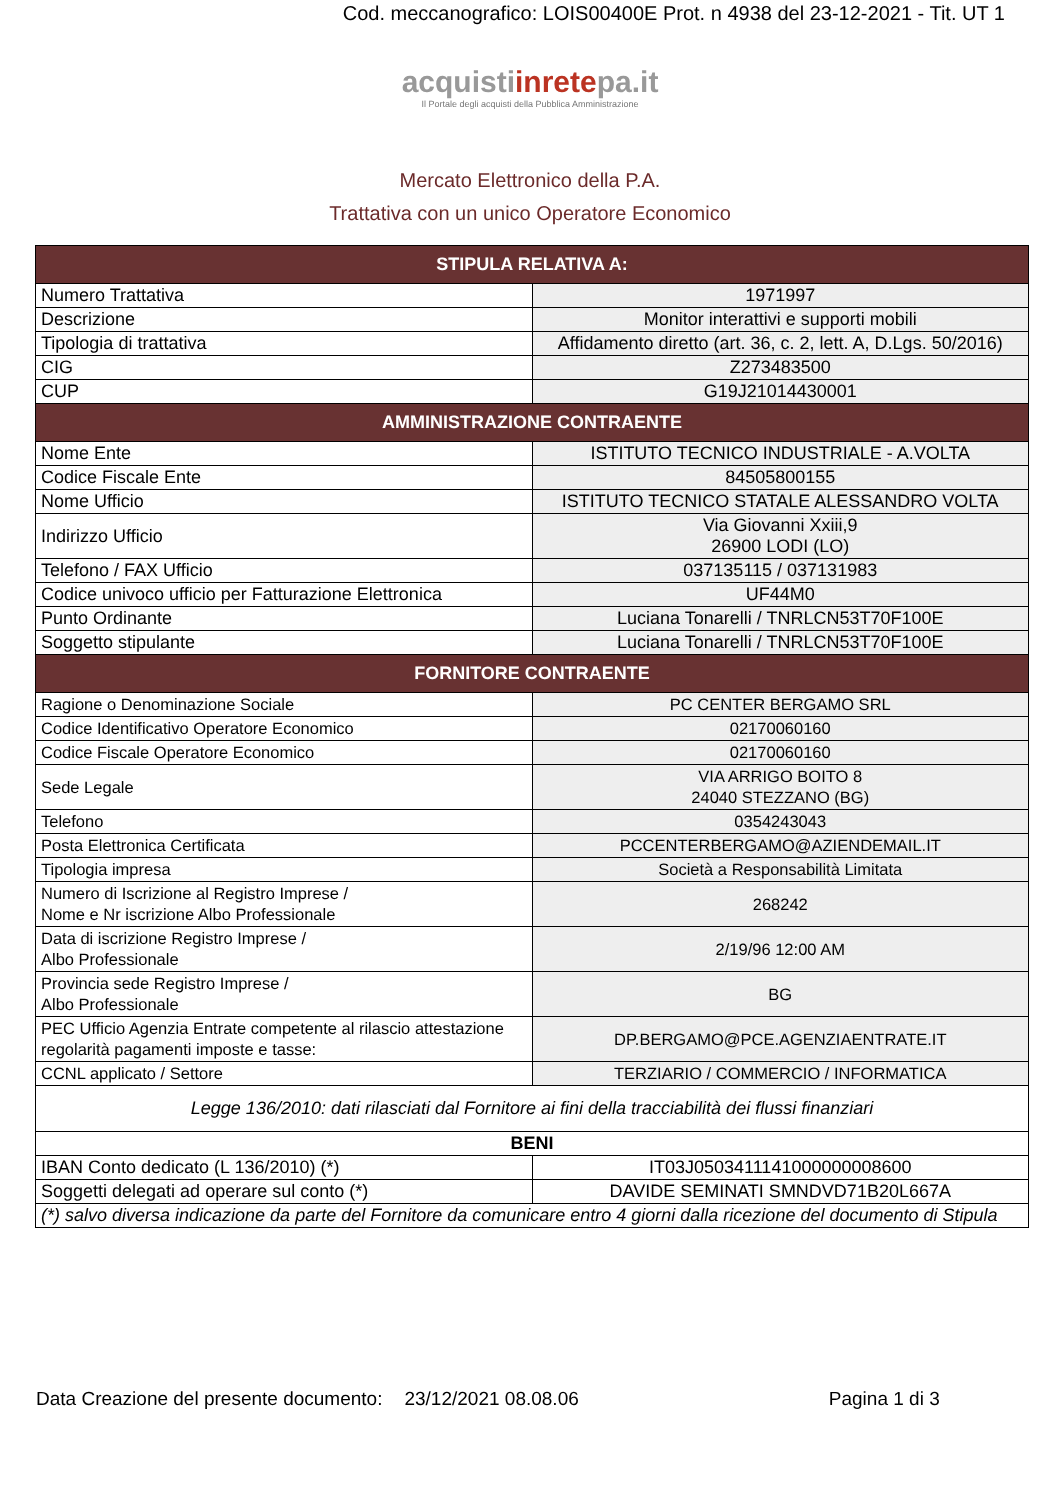Cod. meccanografico: LOIS00400E Prot. n 4938 del 23-12-2021 - Tit. UT 1
acquistiinretepa.it
Il Portale degli acquisti della Pubblica Amministrazione
Mercato Elettronico della P.A.
Trattativa con un unico Operatore Economico
| STIPULA RELATIVA A: | |
| --- | --- |
| Numero Trattativa | 1971997 |
| Descrizione | Monitor interattivi e supporti mobili |
| Tipologia di trattativa | Affidamento diretto (art. 36, c. 2, lett. A, D.Lgs. 50/2016) |
| CIG | Z273483500 |
| CUP | G19J21014430001 |
| AMMINISTRAZIONE CONTRAENTE | |
| Nome Ente | ISTITUTO TECNICO INDUSTRIALE - A.VOLTA |
| Codice Fiscale Ente | 84505800155 |
| Nome Ufficio | ISTITUTO TECNICO STATALE ALESSANDRO VOLTA |
| Indirizzo Ufficio | Via Giovanni Xxiii,9 26900 LODI (LO) |
| Telefono / FAX Ufficio | 037135115 / 037131983 |
| Codice univoco ufficio per Fatturazione Elettronica | UF44M0 |
| Punto Ordinante | Luciana Tonarelli / TNRLCN53T70F100E |
| Soggetto stipulante | Luciana Tonarelli / TNRLCN53T70F100E |
| FORNITORE CONTRAENTE | |
| Ragione o Denominazione Sociale | PC CENTER BERGAMO SRL |
| Codice Identificativo Operatore Economico | 02170060160 |
| Codice Fiscale Operatore Economico | 02170060160 |
| Sede Legale | VIA ARRIGO BOITO 8 24040 STEZZANO (BG) |
| Telefono | 0354243043 |
| Posta Elettronica Certificata | PCCENTERBERGAMO@AZIENDEMAIL.IT |
| Tipologia impresa | Società a Responsabilità Limitata |
| Numero di Iscrizione al Registro Imprese / Nome e Nr iscrizione Albo Professionale | 268242 |
| Data di iscrizione Registro Imprese / Albo Professionale | 2/19/96 12:00 AM |
| Provincia sede Registro Imprese / Albo Professionale | BG |
| PEC Ufficio Agenzia Entrate competente al rilascio attestazione regolarità pagamenti imposte e tasse: | DP.BERGAMO@PCE.AGENZIAENTRATE.IT |
| CCNL applicato / Settore | TERZIARIO / COMMERCIO / INFORMATICA |
| Legge 136/2010: dati rilasciati dal Fornitore ai fini della tracciabilità dei flussi finanziari | |
| BENI | |
| IBAN Conto dedicato (L 136/2010) (*) | IT03J0503411141000000008600 |
| Soggetti delegati ad operare sul conto (*) | DAVIDE SEMINATI SMNDVD71B20L667A |
| (*) salvo diversa indicazione da parte del Fornitore da comunicare entro 4 giorni dalla ricezione del documento di Stipula | |
Data Creazione del presente documento: 23/12/2021 08.08.06 Pagina 1 di 3